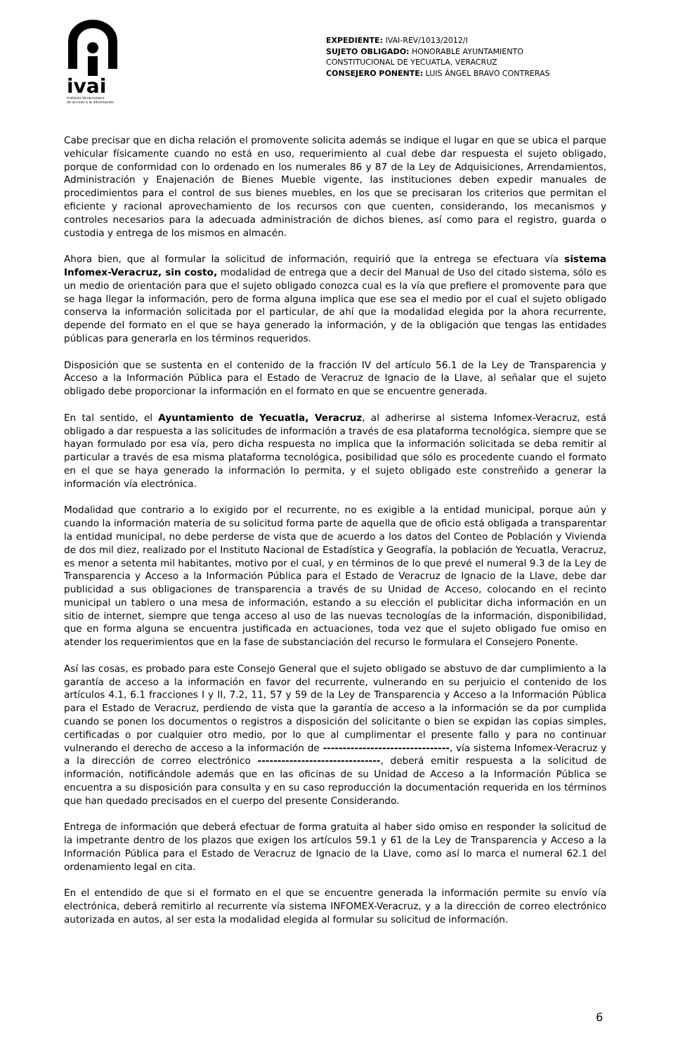ivai
Instituto Veracruzano
de acceso a la información
EXPEDIENTE: IVAI-REV/1013/2012/I
SUJETO OBLIGADO: HONORABLE AYUNTAMIENTO CONSTITUCIONAL DE YECUATLA, VERACRUZ
CONSEJERO PONENTE: LUIS ÁNGEL BRAVO CONTRERAS
Cabe precisar que en dicha relación el promovente solicita además se indique el lugar en que se ubica el parque vehicular físicamente cuando no está en uso, requerimiento al cual debe dar respuesta el sujeto obligado, porque de conformidad con lo ordenado en los numerales 86 y 87 de la Ley de Adquisiciones, Arrendamientos, Administración y Enajenación de Bienes Mueble vigente, las instituciones deben expedir manuales de procedimientos para el control de sus bienes muebles, en los que se precisaran los criterios que permitan el eficiente y racional aprovechamiento de los recursos con que cuenten, considerando, los mecanismos y controles necesarios para la adecuada administración de dichos bienes, así como para el registro, guarda o custodia y entrega de los mismos en almacén.
Ahora bien, que al formular la solicitud de información, requirió que la entrega se efectuara vía sistema Infomex-Veracruz, sin costo, modalidad de entrega que a decir del Manual de Uso del citado sistema, sólo es un medio de orientación para que el sujeto obligado conozca cual es la vía que prefiere el promovente para que se haga llegar la información, pero de forma alguna implica que ese sea el medio por el cual el sujeto obligado conserva la información solicitada por el particular, de ahí que la modalidad elegida por la ahora recurrente, depende del formato en el que se haya generado la información, y de la obligación que tengas las entidades públicas para generarla en los términos requeridos.
Disposición que se sustenta en el contenido de la fracción IV del artículo 56.1 de la Ley de Transparencia y Acceso a la Información Pública para el Estado de Veracruz de Ignacio de la Llave, al señalar que el sujeto obligado debe proporcionar la información en el formato en que se encuentre generada.
En tal sentido, el Ayuntamiento de Yecuatla, Veracruz, al adherirse al sistema Infomex-Veracruz, está obligado a dar respuesta a las solicitudes de información a través de esa plataforma tecnológica, siempre que se hayan formulado por esa vía, pero dicha respuesta no implica que la información solicitada se deba remitir al particular a través de esa misma plataforma tecnológica, posibilidad que sólo es procedente cuando el formato en el que se haya generado la información lo permita, y el sujeto obligado este constreñido a generar la información vía electrónica.
Modalidad que contrario a lo exigido por el recurrente, no es exigible a la entidad municipal, porque aún y cuando la información materia de su solicitud forma parte de aquella que de oficio está obligada a transparentar la entidad municipal, no debe perderse de vista que de acuerdo a los datos del Conteo de Población y Vivienda de dos mil diez, realizado por el Instituto Nacional de Estadística y Geografía, la población de Yecuatla, Veracruz, es menor a setenta mil habitantes, motivo por el cual, y en términos de lo que prevé el numeral 9.3 de la Ley de Transparencia y Acceso a la Información Pública para el Estado de Veracruz de Ignacio de la Llave, debe dar publicidad a sus obligaciones de transparencia a través de su Unidad de Acceso, colocando en el recinto municipal un tablero o una mesa de información, estando a su elección el publicitar dicha información en un sitio de internet, siempre que tenga acceso al uso de las nuevas tecnologías de la información, disponibilidad, que en forma alguna se encuentra justificada en actuaciones, toda vez que el sujeto obligado fue omiso en atender los requerimientos que en la fase de substanciación del recurso le formulara el Consejero Ponente.
Así las cosas, es probado para este Consejo General que el sujeto obligado se abstuvo de dar cumplimiento a la garantía de acceso a la información en favor del recurrente, vulnerando en su perjuicio el contenido de los artículos 4.1, 6.1 fracciones I y II, 7.2, 11, 57 y 59 de la Ley de Transparencia y Acceso a la Información Pública para el Estado de Veracruz, perdiendo de vista que la garantía de acceso a la información se da por cumplida cuando se ponen los documentos o registros a disposición del solicitante o bien se expidan las copias simples, certificadas o por cualquier otro medio, por lo que al cumplimentar el presente fallo y para no continuar vulnerando el derecho de acceso a la información de --------------------------------, vía sistema Infomex-Veracruz y a la dirección de correo electrónico -------------------------------, deberá emitir respuesta a la solicitud de información, notificándole además que en las oficinas de su Unidad de Acceso a la Información Pública se encuentra a su disposición para consulta y en su caso reproducción la documentación requerida en los términos que han quedado precisados en el cuerpo del presente Considerando.
Entrega de información que deberá efectuar de forma gratuita al haber sido omiso en responder la solicitud de la impetrante dentro de los plazos que exigen los artículos 59.1 y 61 de la Ley de Transparencia y Acceso a la Información Pública para el Estado de Veracruz de Ignacio de la Llave, como así lo marca el numeral 62.1 del ordenamiento legal en cita.
En el entendido de que si el formato en el que se encuentre generada la información permite su envío vía electrónica, deberá remitirlo al recurrente vía sistema INFOMEX-Veracruz, y a la dirección de correo electrónico autorizada en autos, al ser esta la modalidad elegida al formular su solicitud de información.
6